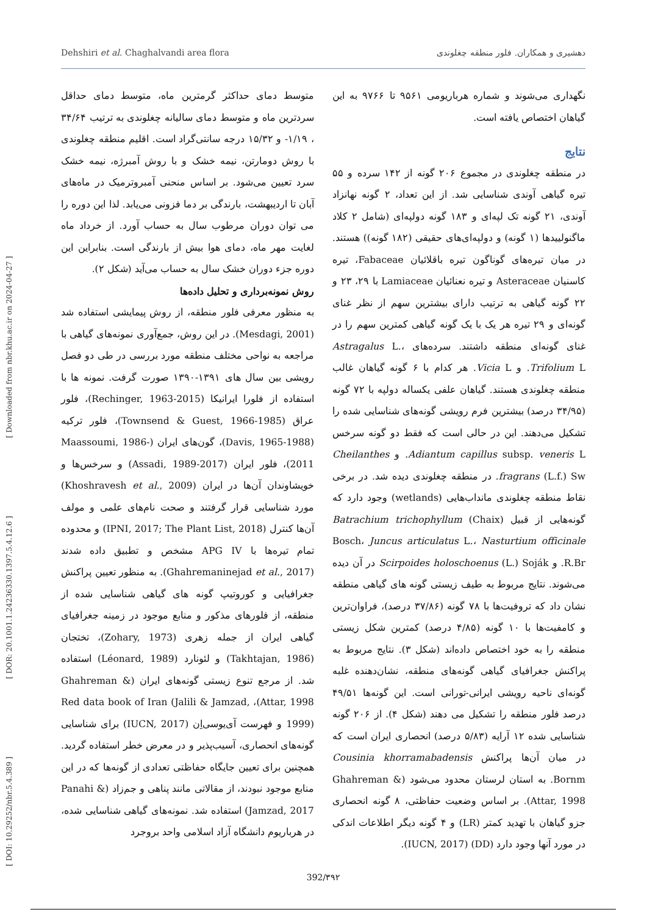Dehshiri et al. Chaghalvandi area flora دهشیری و همکاران. فلور منطقه چغلوندی
[ DOI: 10.29252/nbr.5.4.389 ] [ DOR: 20.1001.1.24236330.1397.5.4.12.6 ] [ Downloaded from nbr.khu.ac.ir on 2024-04-27 ]
متوسط دمای حداکثر گرمترین ماه، متوسط دمای حداقل سردترین ماه و متوسط دمای سالیانه چغلوندی به ترتیب ۳۴/۶۴ ، ۱/۱۹- و ۱۵/۳۲ درجه سانتی‌گراد است. اقلیم منطقه چغلوندی با روش دومارتن، نیمه خشک و با روش آمبرژه، نیمه خشک سرد تعیین می‌شود. بر اساس منحنی آمبروترمیک در ماه‌های آبان تا اردیبهشت، بارندگی بر دما فزونی می‌یابد. لذا این دوره را می توان دوران مرطوب سال به حساب آورد. از خرداد ماه لغایت مهر ماه، دمای هوا بیش از بارندگی است. بنابراین این دوره جزء دوران خشک سال به حساب می‌آید (شکل ۲).
روش نمونه‌برداری و تحلیل داده‌ها
به منظور معرفی فلور منطقه، از روش پیمایشی استفاده شد (Mesdagi, 2001). در این روش، جمع‌آوری نمونه‌های گیاهی با مراجعه به نواحی مختلف منطقه مورد بررسی در طی دو فصل رویشی بین سال های ۱۳۹۱-۱۳۹۰ صورت گرفت. نمونه ها با استفاده از فلورا ایرانیکا (Rechinger, 1963-2015)، فلور عراق (Townsend & Guest, 1966-1985)، فلور ترکیه (Davis, 1965-1988)، گون‌های ایران (Maassoumi, 1986-2011)، فلور ایران (Assadi, 1989-2017) و سرخس‌ها و خویشاوندان آن‌ها در ایران (Khoshravesh et al., 2009) مورد شناسایی قرار گرفتند و صحت نام‌های علمی و مولف آن‌ها کنترل (IPNI, 2017; The Plant List, 2018) و محدوده تمام تیره‌ها با APG IV مشخص و تطبیق داده شدند (Ghahremaninejad et al., 2017). به منظور تعیین پراکنش جغرافیایی و کوروتیپ گونه های گیاهی شناسایی شده از منطقه، از فلورهای مذکور و منابع موجود در زمینه جغرافیای گیاهی ایران از جمله زهری (Zohary, 1973)، تختجان (Takhtajan, 1986) و لئونارد (Léonard, 1989) استفاده شد. از مرجع تنوع زیستی گونه‌های ایران (Ghahreman & Attar, 1998)، Red data book of Iran (Jalili & Jamzad, 1999) و فهرست آی‌یوسی‌اِن (IUCN, 2017) برای شناسایی گونه‌های انحصاری، آسیب‌پذیر و در معرض خطر استفاده گردید. همچنین برای تعیین جایگاه حفاظتی تعدادی از گونه‌ها که در این منابع موجود نبودند، از مقالاتی مانند پناهی و جم‌زاد (Panahi & Jamzad, 2017) استفاده شد. نمونه‌های گیاهی شناسایی شده، در هرباریوم دانشگاه آزاد اسلامی واحد بروجرد
نگهداری می‌شوند و شماره هرباریومی ۹۵۶۱ تا ۹۷۶۶ به این گیاهان اختصاص یافته است.
نتایج
در منطقه چغلوندی در مجموع ۲۰۶ گونه از ۱۴۲ سرده و ۵۵ تیره گیاهی آوندی شناسایی شد. از این تعداد، ۲ گونه نهانزاد آوندی، ۲۱ گونه تک لپه‌ای و ۱۸۳ گونه دولپه‌ای (شامل ۲ کلاد ماگنولییدها (۱ گونه) و دولپه‌ای‌های حقیقی (۱۸۲ گونه)) هستند. در میان تیره‌های گوناگون تیره باقلائیان Fabaceae، تیره کاسنیان Asteraceae و تیره نعنائیان Lamiaceae با ۲۹، ۲۳ و ۲۲ گونه گیاهی به ترتیب دارای بیشترین سهم از نظر غنای گونه‌ای و ۲۹ تیره هر یک با یک گونه گیاهی کمترین سهم را در غنای گونه‌ای منطقه داشتند. سرده‌های Astragalus L.، Trifolium L. و Vicia L. هر کدام با ۶ گونه گیاهان غالب منطقه چغلوندی هستند. گیاهان علفی یکساله دولپه با ۷۲ گونه (۳۴/۹۵ درصد) بیشترین فرم رویشی گونه‌های شناسایی شده را تشکیل می‌دهند. این در حالی است که فقط دو گونه سرخس Adiantum capillus subsp. veneris L. و Cheilanthes fragrans (L.f.) Sw. در منطقه چغلوندی دیده شد. در برخی نقاط منطقه چغلوندی مانداب‌هایی (wetlands) وجود دارد که گونه‌هایی از قبیل Batrachium trichophyllum (Chaix) Bosch، Juncus articulatus L.، Nasturtium officinale R.Br. و Scirpoides holoschoenus (L.) Soják در آن دیده می‌شوند. نتایج مربوط به طیف زیستی گونه های گیاهی منطقه نشان داد که تروفیت‌ها با ۷۸ گونه (۳۷/۸۶ درصد)، فراوان‌ترین و کامفیت‌ها با ۱۰ گونه (۴/۸۵ درصد) کمترین شکل زیستی منطقه را به خود اختصاص داده‌اند (شکل ۳). نتایج مربوط به پراکنش جغرافیای گیاهی گونه‌های منطقه، نشان‌دهنده غلبه گونه‌ای ناحیه رویشی ایرانی-تورانی است. این گونه‌ها ۴۹/۵۱ درصد فلور منطقه را تشکیل می دهند (شکل ۴). از ۲۰۶ گونه شناسایی شده ۱۲ آرایه (۵/۸۳ درصد) انحصاری ایران است که در میان آن‌ها پراکنش Cousinia khorramabadensis Bornm. به استان لرستان محدود می‌شود (Ghahreman & Attar, 1998). بر اساس وضعیت حفاظتی، ۸ گونه انحصاری جزو گیاهان با تهدید کمتر (LR) و ۴ گونه دیگر اطلاعات اندکی در مورد آنها وجود دارد (DD) (IUCN, 2017).
392/۳۹۲